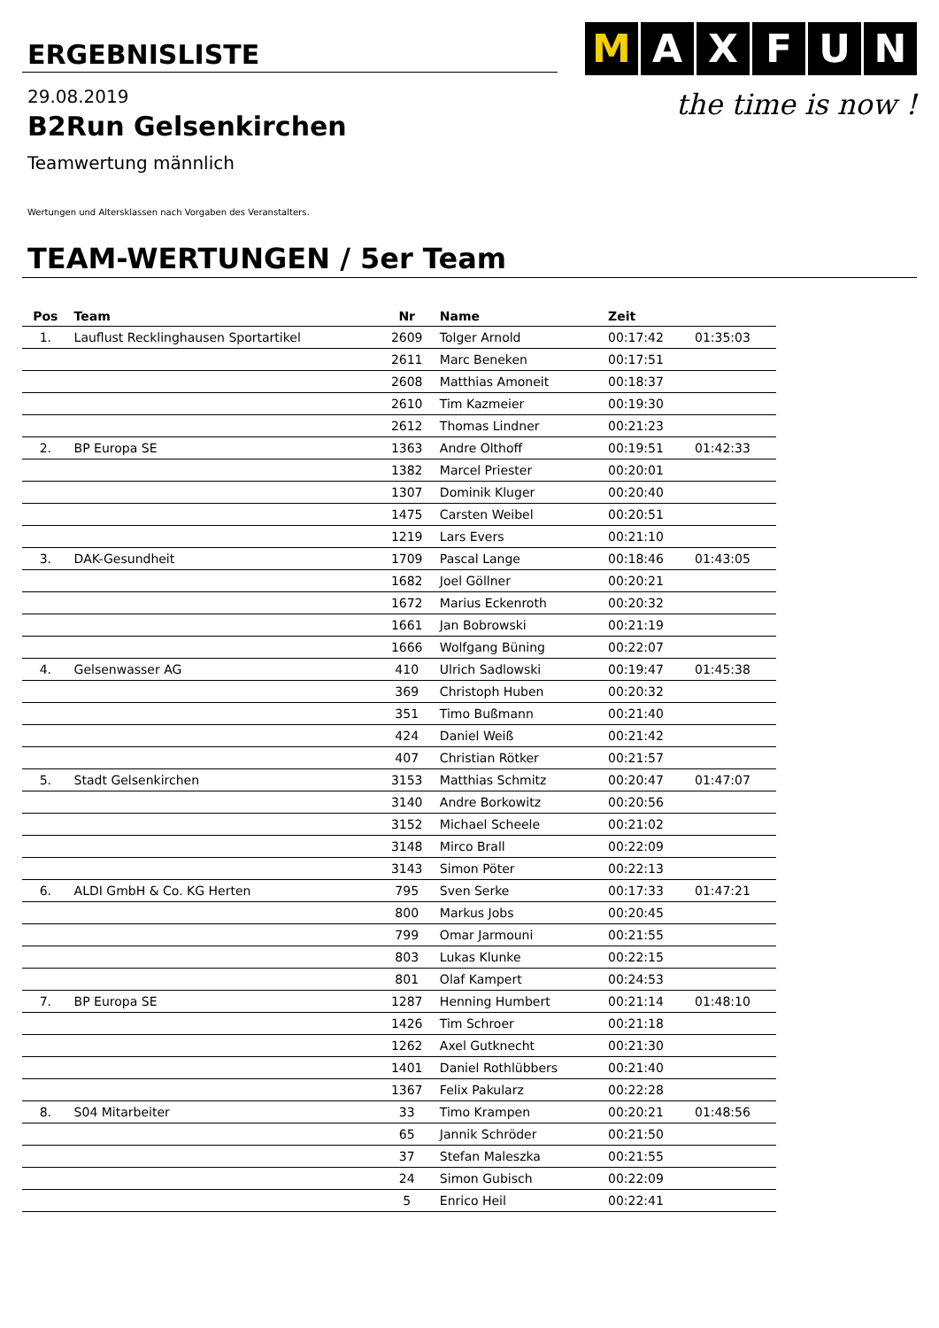ERGEBNISLISTE
M A X F U N
the time is now !
29.08.2019
B2Run Gelsenkirchen
Teamwertung männlich
Wertungen und Altersklassen nach Vorgaben des Veranstalters.
TEAM-WERTUNGEN / 5er Team
| Pos | Team | Nr | Name | Zeit | |
| --- | --- | --- | --- | --- | --- |
| 1. | Lauflust Recklinghausen Sportartikel | 2609 | Tolger Arnold | 00:17:42 | 01:35:03 |
| | | 2611 | Marc Beneken | 00:17:51 | |
| | | 2608 | Matthias Amoneit | 00:18:37 | |
| | | 2610 | Tim Kazmeier | 00:19:30 | |
| | | 2612 | Thomas Lindner | 00:21:23 | |
| 2. | BP Europa SE | 1363 | Andre Olthoff | 00:19:51 | 01:42:33 |
| | | 1382 | Marcel Priester | 00:20:01 | |
| | | 1307 | Dominik Kluger | 00:20:40 | |
| | | 1475 | Carsten Weibel | 00:20:51 | |
| | | 1219 | Lars Evers | 00:21:10 | |
| 3. | DAK-Gesundheit | 1709 | Pascal Lange | 00:18:46 | 01:43:05 |
| | | 1682 | Joel Göllner | 00:20:21 | |
| | | 1672 | Marius Eckenroth | 00:20:32 | |
| | | 1661 | Jan Bobrowski | 00:21:19 | |
| | | 1666 | Wolfgang Büning | 00:22:07 | |
| 4. | Gelsenwasser AG | 410 | Ulrich Sadlowski | 00:19:47 | 01:45:38 |
| | | 369 | Christoph Huben | 00:20:32 | |
| | | 351 | Timo Bußmann | 00:21:40 | |
| | | 424 | Daniel Weiß | 00:21:42 | |
| | | 407 | Christian Rötker | 00:21:57 | |
| 5. | Stadt Gelsenkirchen | 3153 | Matthias Schmitz | 00:20:47 | 01:47:07 |
| | | 3140 | Andre Borkowitz | 00:20:56 | |
| | | 3152 | Michael Scheele | 00:21:02 | |
| | | 3148 | Mirco Brall | 00:22:09 | |
| | | 3143 | Simon Pöter | 00:22:13 | |
| 6. | ALDI GmbH & Co. KG Herten | 795 | Sven Serke | 00:17:33 | 01:47:21 |
| | | 800 | Markus Jobs | 00:20:45 | |
| | | 799 | Omar Jarmouni | 00:21:55 | |
| | | 803 | Lukas Klunke | 00:22:15 | |
| | | 801 | Olaf Kampert | 00:24:53 | |
| 7. | BP Europa SE | 1287 | Henning Humbert | 00:21:14 | 01:48:10 |
| | | 1426 | Tim Schroer | 00:21:18 | |
| | | 1262 | Axel Gutknecht | 00:21:30 | |
| | | 1401 | Daniel Rothlübbers | 00:21:40 | |
| | | 1367 | Felix Pakularz | 00:22:28 | |
| 8. | S04 Mitarbeiter | 33 | Timo Krampen | 00:20:21 | 01:48:56 |
| | | 65 | Jannik Schröder | 00:21:50 | |
| | | 37 | Stefan Maleszka | 00:21:55 | |
| | | 24 | Simon Gubisch | 00:22:09 | |
| | | 5 | Enrico Heil | 00:22:41 | |